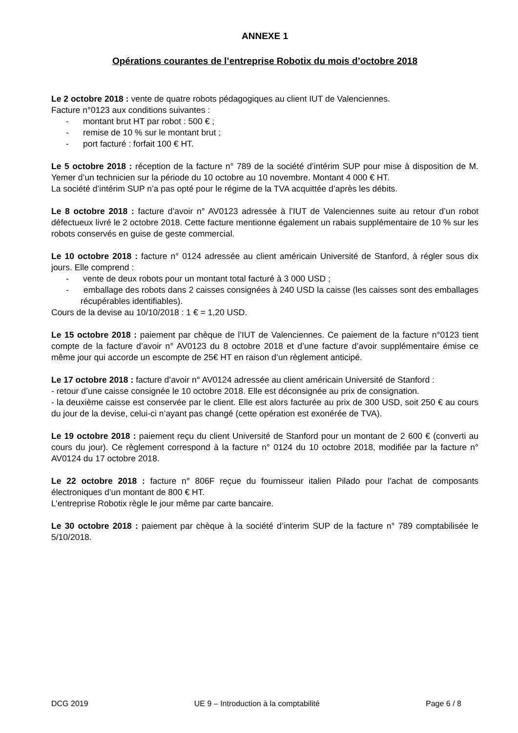ANNEXE 1
Opérations courantes de l’entreprise Robotix du mois d’octobre 2018
Le 2 octobre 2018 : vente de quatre robots pédagogiques au client IUT de Valenciennes.
Facture n°0123 aux conditions suivantes :
- montant brut HT par robot : 500 € ;
- remise de 10 % sur le montant brut ;
- port facturé : forfait 100 € HT.
Le 5 octobre 2018 : réception de la facture n° 789 de la société d’intérim SUP pour mise à disposition de M. Yemer d’un technicien sur la période du 10 octobre au 10 novembre. Montant 4 000 € HT.
La société d’intérim SUP n’a pas opté pour le régime de la TVA acquittée d’après les débits.
Le 8 octobre 2018 : facture d’avoir n° AV0123 adressée à l’IUT de Valenciennes suite au retour d’un robot défectueux livré le 2 octobre 2018. Cette facture mentionne également un rabais supplémentaire de 10 % sur les robots conservés en guise de geste commercial.
Le 10 octobre 2018 : facture n° 0124 adressée au client américain Université de Stanford, à régler sous dix jours. Elle comprend :
- vente de deux robots pour un montant total facturé à 3 000 USD ;
- emballage des robots dans 2 caisses consignées à 240 USD la caisse (les caisses sont des emballages récupérables identifiables).
Cours de la devise au 10/10/2018 : 1 € = 1,20 USD.
Le 15 octobre 2018 : paiement par chèque de l’IUT de Valenciennes. Ce paiement de la facture n°0123 tient compte de la facture d’avoir n° AV0123 du 8 octobre 2018 et d’une facture d’avoir supplémentaire émise ce même jour qui accorde un escompte de 25€ HT en raison d’un règlement anticipé.
Le 17 octobre 2018 : facture d’avoir n° AV0124 adressée au client américain Université de Stanford :
- retour d’une caisse consignée le 10 octobre 2018. Elle est déconsignée au prix de consignation.
- la deuxième caisse est conservée par le client. Elle est alors facturée au prix de 300 USD, soit 250 € au cours du jour de la devise, celui-ci n’ayant pas changé (cette opération est exonérée de TVA).
Le 19 octobre 2018 : paiement reçu du client Université de Stanford pour un montant de 2 600 € (converti au cours du jour). Ce règlement correspond à la facture n° 0124 du 10 octobre 2018, modifiée par la facture n° AV0124 du 17 octobre 2018.
Le 22 octobre 2018 : facture n° 806F reçue du fournisseur italien Pilado pour l’achat de composants électroniques d’un montant de 800 € HT.
L’entreprise Robotix règle le jour même par carte bancaire.
Le 30 octobre 2018 : paiement par chèque à la société d’interim SUP de la facture n° 789 comptabilisée le 5/10/2018.
DCG 2019 UE 9 – Introduction à la comptabilité Page 6 / 8